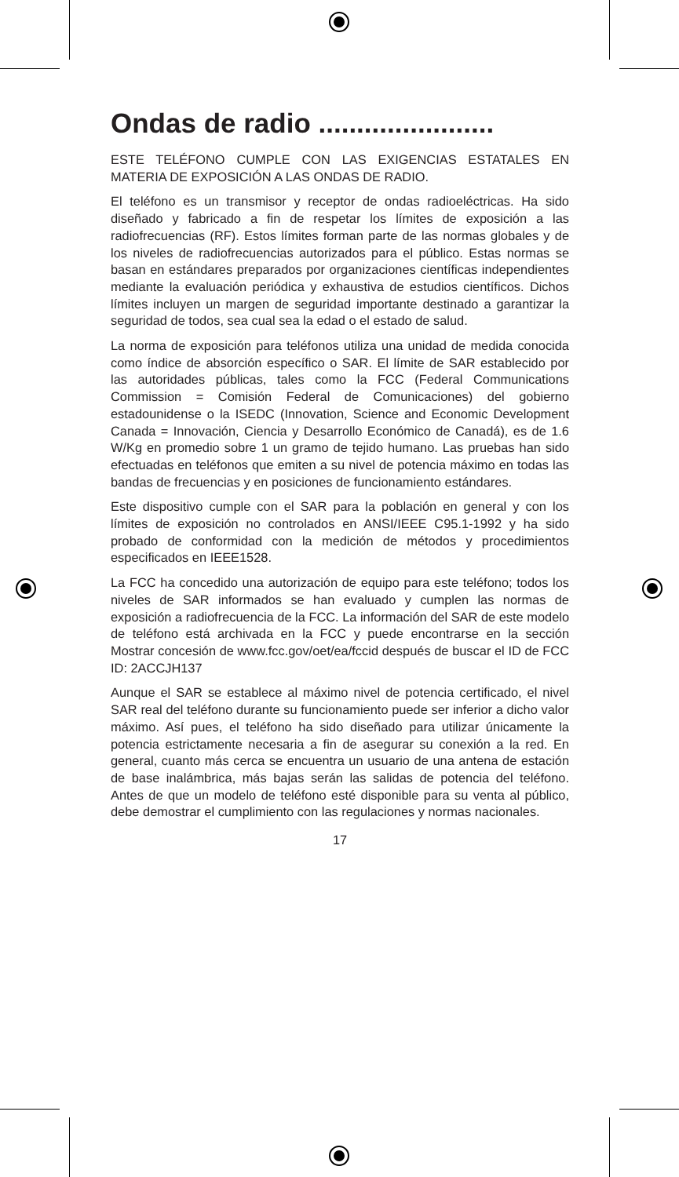Ondas de radio .......................
ESTE TELÉFONO CUMPLE CON LAS EXIGENCIAS ESTATALES EN MATERIA DE EXPOSICIÓN A LAS ONDAS DE RADIO.
El teléfono es un transmisor y receptor de ondas radioeléctricas. Ha sido diseñado y fabricado a fin de respetar los límites de exposición a las radiofrecuencias (RF). Estos límites forman parte de las normas globales y de los niveles de radiofrecuencias autorizados para el público. Estas normas se basan en estándares preparados por organizaciones científicas independientes mediante la evaluación periódica y exhaustiva de estudios científicos. Dichos límites incluyen un margen de seguridad importante destinado a garantizar la seguridad de todos, sea cual sea la edad o el estado de salud.
La norma de exposición para teléfonos utiliza una unidad de medida conocida como índice de absorción específico o SAR. El límite de SAR establecido por las autoridades públicas, tales como la FCC (Federal Communications Commission = Comisión Federal de Comunicaciones) del gobierno estadounidense o la ISEDC (Innovation, Science and Economic Development Canada = Innovación, Ciencia y Desarrollo Económico de Canadá), es de 1.6 W/Kg en promedio sobre 1 un gramo de tejido humano. Las pruebas han sido efectuadas en teléfonos que emiten a su nivel de potencia máximo en todas las bandas de frecuencias y en posiciones de funcionamiento estándares.
Este dispositivo cumple con el SAR para la población en general y con los límites de exposición no controlados en ANSI/IEEE C95.1-1992 y ha sido probado de conformidad con la medición de métodos y procedimientos especificados en IEEE1528.
La FCC ha concedido una autorización de equipo para este teléfono; todos los niveles de SAR informados se han evaluado y cumplen las normas de exposición a radiofrecuencia de la FCC. La información del SAR de este modelo de teléfono está archivada en la FCC y puede encontrarse en la sección Mostrar concesión de www.fcc.gov/oet/ea/fccid después de buscar el ID de FCC ID: 2ACCJH137
Aunque el SAR se establece al máximo nivel de potencia certificado, el nivel SAR real del teléfono durante su funcionamiento puede ser inferior a dicho valor máximo. Así pues, el teléfono ha sido diseñado para utilizar únicamente la potencia estrictamente necesaria a fin de asegurar su conexión a la red. En general, cuanto más cerca se encuentra un usuario de una antena de estación de base inalámbrica, más bajas serán las salidas de potencia del teléfono. Antes de que un modelo de teléfono esté disponible para su venta al público, debe demostrar el cumplimiento con las regulaciones y normas nacionales.
17